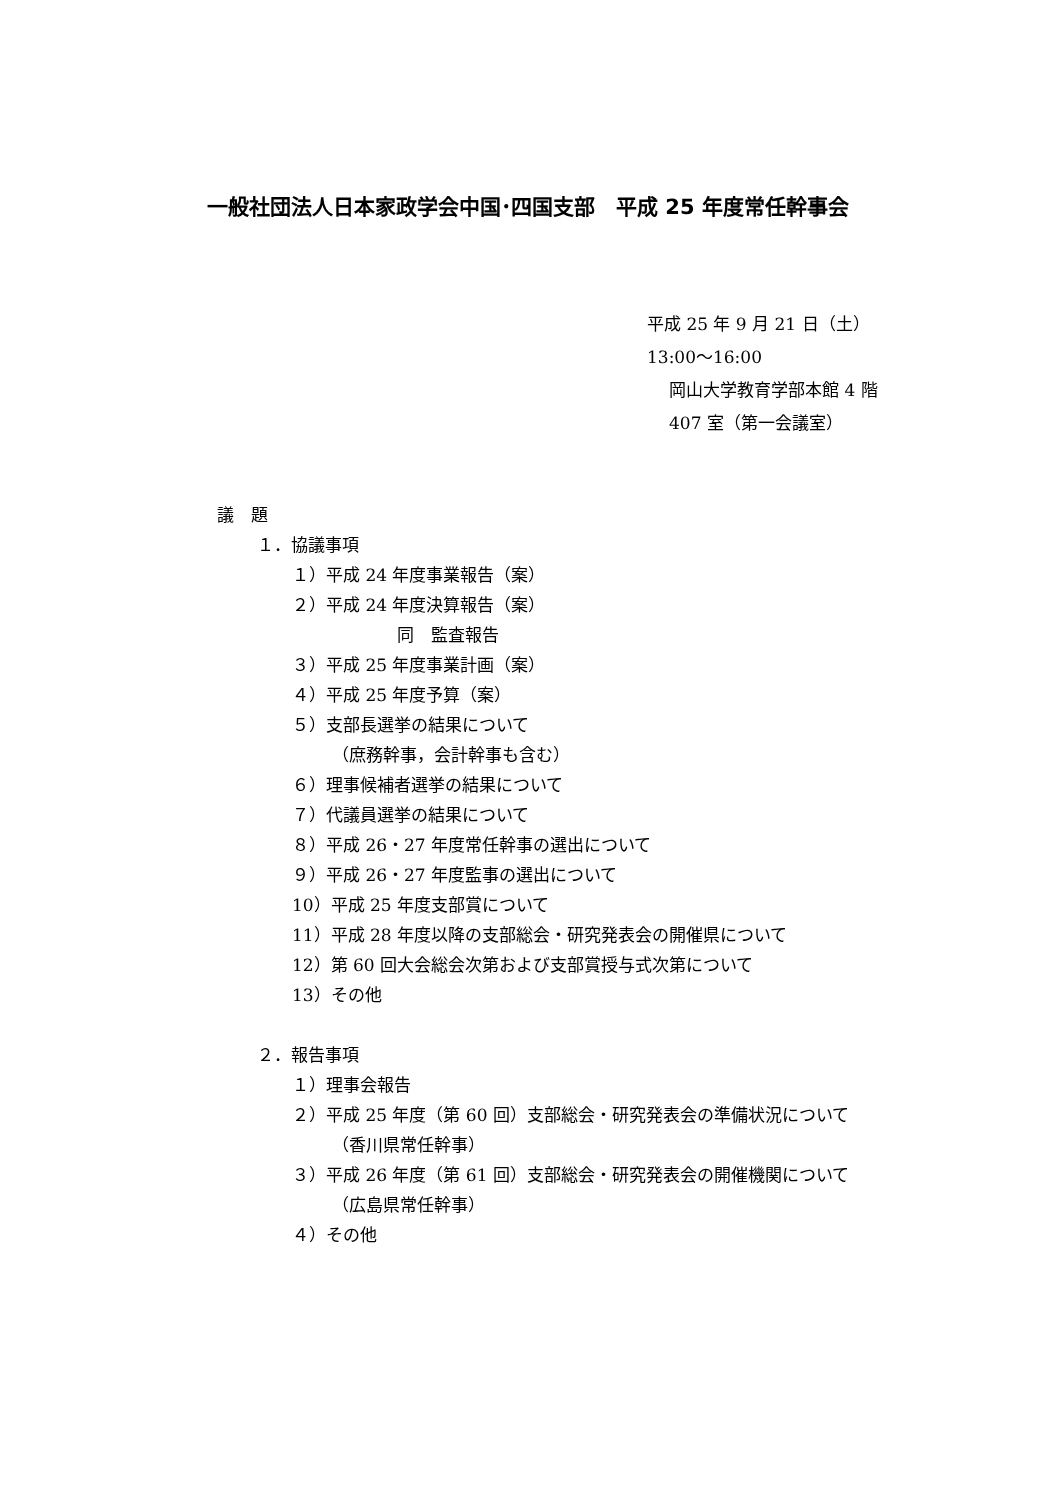一般社団法人日本家政学会中国･四国支部　平成 25 年度常任幹事会
平成 25 年 9 月 21 日（土）
13:00～16:00
岡山大学教育学部本館 4 階
407 室（第一会議室）
議　題
１．協議事項
１）平成 24 年度事業報告（案）
２）平成 24 年度決算報告（案）
同　監査報告
３）平成 25 年度事業計画（案）
４）平成 25 年度予算（案）
５）支部長選挙の結果について
（庶務幹事，会計幹事も含む）
６）理事候補者選挙の結果について
７）代議員選挙の結果について
８）平成 26・27 年度常任幹事の選出について
９）平成 26・27 年度監事の選出について
10）平成 25 年度支部賞について
11）平成 28 年度以降の支部総会・研究発表会の開催県について
12）第 60 回大会総会次第および支部賞授与式次第について
13）その他
２．報告事項
１）理事会報告
２）平成 25 年度（第 60 回）支部総会・研究発表会の準備状況について
（香川県常任幹事）
３）平成 26 年度（第 61 回）支部総会・研究発表会の開催機関について
（広島県常任幹事）
４）その他